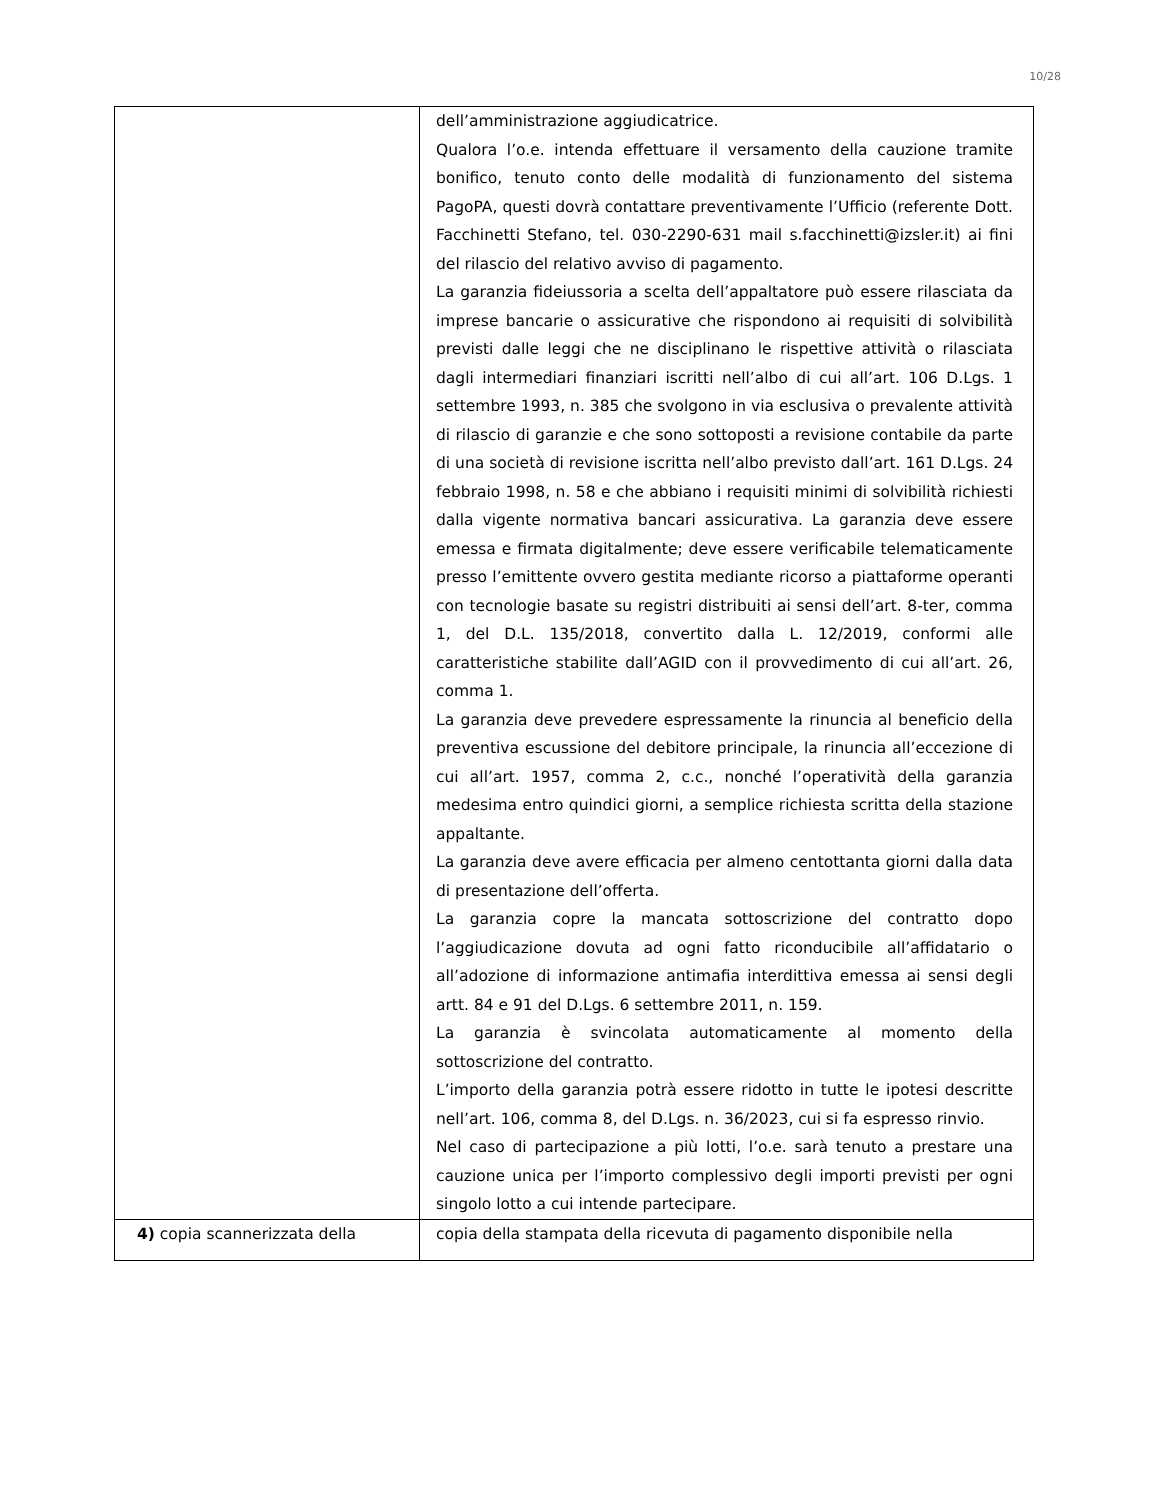10/28
| | dell’amministrazione aggiudicatrice. Qualora l’o.e. intenda effettuare il versamento della cauzione tramite bonifico, tenuto conto delle modalità di funzionamento del sistema PagoPA, questi dovrà contattare preventivamente l’Ufficio (referente Dott. Facchinetti Stefano, tel. 030-2290-631 mail s.facchinetti@izsler.it) ai fini del rilascio del relativo avviso di pagamento. La garanzia fideiussoria a scelta dell’appaltatore può essere rilasciata da imprese bancarie o assicurative che rispondono ai requisiti di solvibilità previsti dalle leggi che ne disciplinano le rispettive attività o rilasciata dagli intermediari finanziari iscritti nell’albo di cui all’art. 106 D.Lgs. 1 settembre 1993, n. 385 che svolgono in via esclusiva o prevalente attività di rilascio di garanzie e che sono sottoposti a revisione contabile da parte di una società di revisione iscritta nell’albo previsto dall’art. 161 D.Lgs. 24 febbraio 1998, n. 58 e che abbiano i requisiti minimi di solvibilità richiesti dalla vigente normativa bancari assicurativa. La garanzia deve essere emessa e firmata digitalmente; deve essere verificabile telematicamente presso l’emittente ovvero gestita mediante ricorso a piattaforme operanti con tecnologie basate su registri distribuiti ai sensi dell’art. 8-ter, comma 1, del D.L. 135/2018, convertito dalla L. 12/2019, conformi alle caratteristiche stabilite dall’AGID con il provvedimento di cui all’art. 26, comma 1. La garanzia deve prevedere espressamente la rinuncia al beneficio della preventiva escussione del debitore principale, la rinuncia all’eccezione di cui all’art. 1957, comma 2, c.c., nonché l’operatività della garanzia medesima entro quindici giorni, a semplice richiesta scritta della stazione appaltante. La garanzia deve avere efficacia per almeno centottanta giorni dalla data di presentazione dell’offerta. La garanzia copre la mancata sottoscrizione del contratto dopo l’aggiudicazione dovuta ad ogni fatto riconducibile all’affidatario o all’adozione di informazione antimafia interdittiva emessa ai sensi degli artt. 84 e 91 del D.Lgs. 6 settembre 2011, n. 159. La garanzia è svincolata automaticamente al momento della sottoscrizione del contratto. L’importo della garanzia potrà essere ridotto in tutte le ipotesi descritte nell’art. 106, comma 8, del D.Lgs. n. 36/2023, cui si fa espresso rinvio. Nel caso di partecipazione a più lotti, l’o.e. sarà tenuto a prestare una cauzione unica per l’importo complessivo degli importi previsti per ogni singolo lotto a cui intende partecipare. |
| 4) copia scannerizzata della | copia della stampata della ricevuta di pagamento disponibile nella |